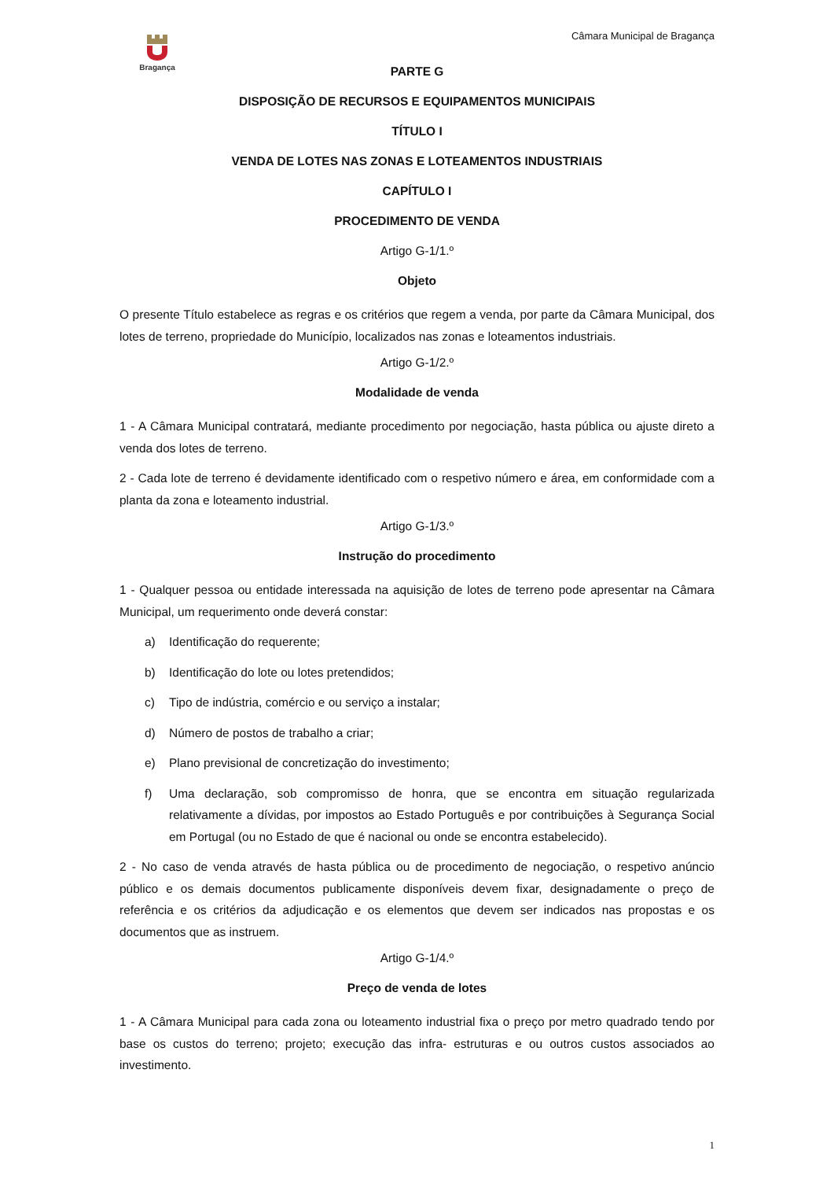Bragança Câmara Municipal de Bragança
PARTE G
DISPOSIÇÃO DE RECURSOS E EQUIPAMENTOS MUNICIPAIS
TÍTULO I
VENDA DE LOTES NAS ZONAS E LOTEAMENTOS INDUSTRIAIS
CAPÍTULO I
PROCEDIMENTO DE VENDA
Artigo G-1/1.º
Objeto
O presente Título estabelece as regras e os critérios que regem a venda, por parte da Câmara Municipal, dos lotes de terreno, propriedade do Município, localizados nas zonas e loteamentos industriais.
Artigo G-1/2.º
Modalidade de venda
1 - A Câmara Municipal contratará, mediante procedimento por negociação, hasta pública ou ajuste direto a venda dos lotes de terreno.
2 - Cada lote de terreno é devidamente identificado com o respetivo número e área, em conformidade com a planta da zona e loteamento industrial.
Artigo G-1/3.º
Instrução do procedimento
1 - Qualquer pessoa ou entidade interessada na aquisição de lotes de terreno pode apresentar na Câmara Municipal, um requerimento onde deverá constar:
a) Identificação do requerente;
b) Identificação do lote ou lotes pretendidos;
c) Tipo de indústria, comércio e ou serviço a instalar;
d) Número de postos de trabalho a criar;
e) Plano previsional de concretização do investimento;
f) Uma declaração, sob compromisso de honra, que se encontra em situação regularizada relativamente a dívidas, por impostos ao Estado Português e por contribuições à Segurança Social em Portugal (ou no Estado de que é nacional ou onde se encontra estabelecido).
2 - No caso de venda através de hasta pública ou de procedimento de negociação, o respetivo anúncio público e os demais documentos publicamente disponíveis devem fixar, designadamente o preço de referência e os critérios da adjudicação e os elementos que devem ser indicados nas propostas e os documentos que as instruem.
Artigo G-1/4.º
Preço de venda de lotes
1 - A Câmara Municipal para cada zona ou loteamento industrial fixa o preço por metro quadrado tendo por base os custos do terreno; projeto; execução das infra- estruturas e ou outros custos associados ao investimento.
1